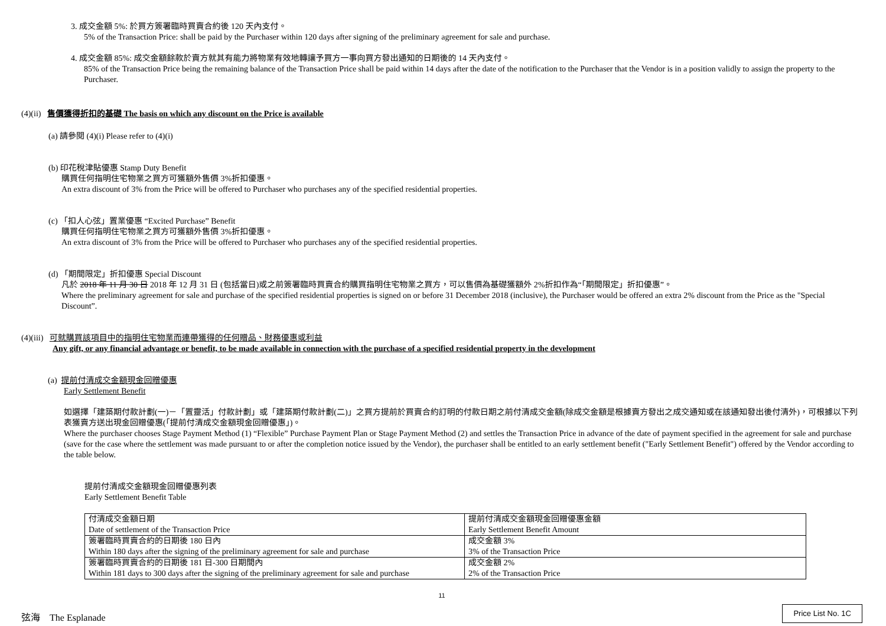3. 成交金額 5%: 於買方簽署臨時買賣合約後 120 天內支付。
5% of the Transaction Price: shall be paid by the Purchaser within 120 days after signing of the preliminary agreement for sale and purchase.
4. 成交金額 85%: 成交金額餘款於賣方就其有能力將物業有效地轉讓予買方一事向買方發出通知的日期後的 14 天內支付。
85% of the Transaction Price being the remaining balance of the Transaction Price shall be paid within 14 days after the date of the notification to the Purchaser that the Vendor is in a position validly to assign the property to the Purchaser.
(4)(ii) 售價獲得折扣的基礎 The basis on which any discount on the Price is available
(a) 請參閱 (4)(i) Please refer to (4)(i)
(b) 印花稅津貼優惠 Stamp Duty Benefit
購買任何指明住宅物業之買方可獲額外售價 3%折扣優惠。
An extra discount of 3% from the Price will be offered to Purchaser who purchases any of the specified residential properties.
(c) 「扣人心弦」置業優惠 “Excited Purchase” Benefit
購買任何指明住宅物業之買方可獲額外售價 3%折扣優惠。
An extra discount of 3% from the Price will be offered to Purchaser who purchases any of the specified residential properties.
(d) 「期間限定」折扣優惠 Special Discount
凡於 2018 年 11 月 30 日 2018 年 12 月 31 日 (包括當日)或之前簽署臨時買賣合約購買指明住宅物業之買方，可以售價為基礎獲額外 2%折扣作為“「期間限定」折扣優惠”。
Where the preliminary agreement for sale and purchase of the specified residential properties is signed on or before 31 December 2018 (inclusive), the Purchaser would be offered an extra 2% discount from the Price as the "Special Discount”.
(4)(iii) 可就購買該項目中的指明住宅物業而連帶獲得的任何贈品、財務優惠或利益
Any gift, or any financial advantage or benefit, to be made available in connection with the purchase of a specified residential property in the development
(a) 提前付清成交金額現金回贈優惠
Early Settlement Benefit
如選擇「建築期付款計劃(一)－「置靈活」付款計劃」或「建築期付款計劃(二)」之買方提前於買賣合約訂明的付款日期之前付清成交金額(除成交金額是根據賣方發出之成交通知或在該通知發出後付清外)，可根據以下列表獲賣方送出現金回贈優惠(「提前付清成交金額現金回贈優惠」)。
Where the purchaser chooses Stage Payment Method (1) “Flexible” Purchase Payment Plan or Stage Payment Method (2) and settles the Transaction Price in advance of the date of payment specified in the agreement for sale and purchase (save for the case where the settlement was made pursuant to or after the completion notice issued by the Vendor), the purchaser shall be entitled to an early settlement benefit ("Early Settlement Benefit") offered by the Vendor according to the table below.
提前付清成交金額現金回贈優惠列表
Early Settlement Benefit Table
| 付清成交金額日期 Date of settlement of the Transaction Price | 提前付清成交金額現金回贈優惠金額 Early Settlement Benefit Amount |
| 簽署臨時買賣合約的日期後 180 日內 Within 180 days after the signing of the preliminary agreement for sale and purchase | 成交金額 3% 3% of the Transaction Price |
| 簽署臨時買賣合約的日期後 181 日-300 日期間內 Within 181 days to 300 days after the signing of the preliminary agreement for sale and purchase | 成交金額 2% 2% of the Transaction Price |
11
弦海 The Esplanade Price List No. 1C